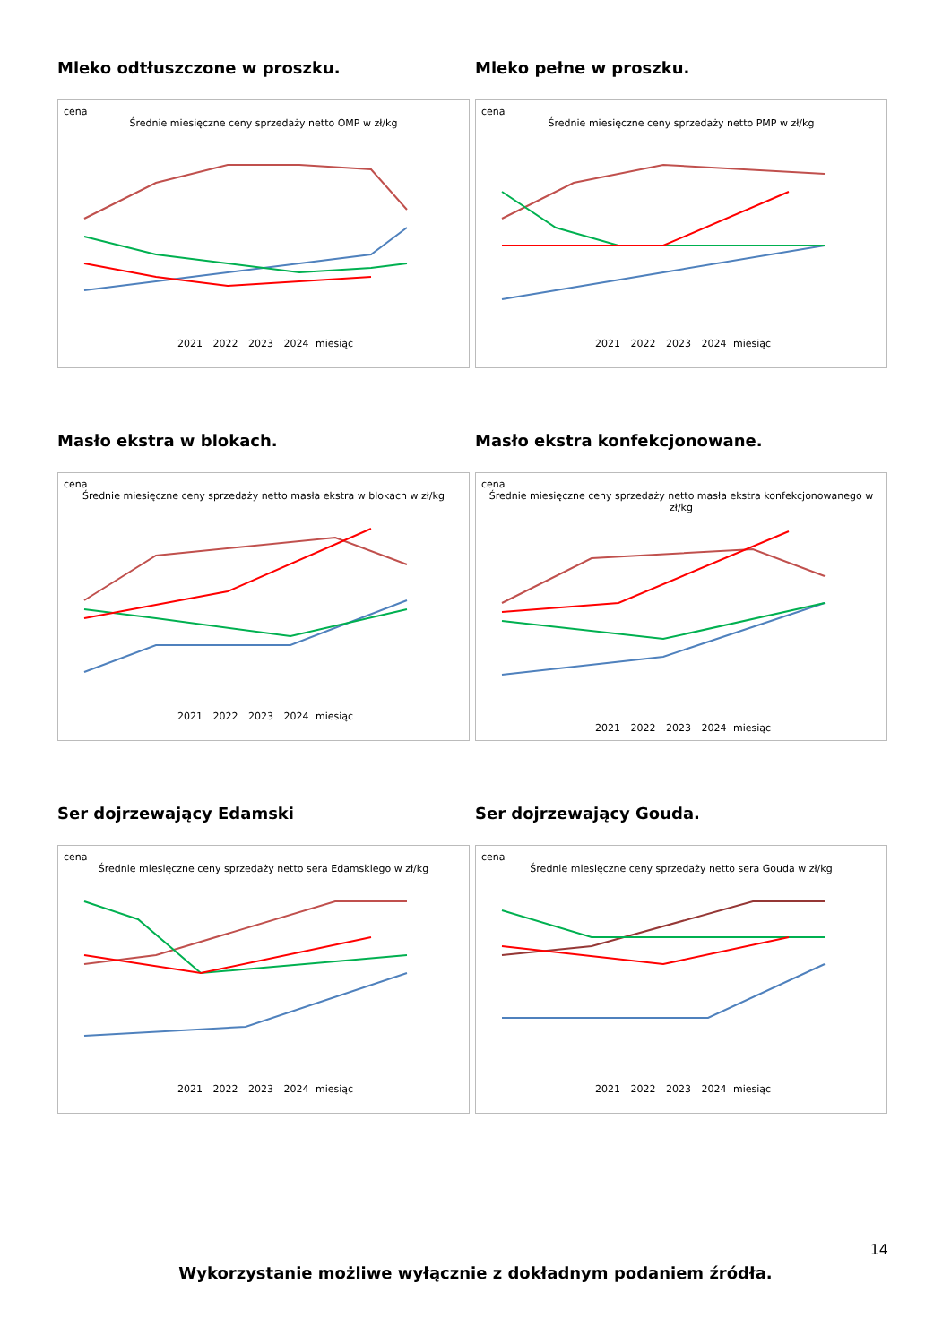Mleko odtłuszczone w proszku.
cena
Średnie miesięczne ceny sprzedaży netto OMP w zł/kg
2021 2022 2023 2024 miesiąc
Mleko pełne w proszku.
cena
Średnie miesięczne ceny sprzedaży netto PMP w zł/kg
2021 2022 2023 2024 miesiąc
Masło ekstra w blokach.
cena
Średnie miesięczne ceny sprzedaży netto masła ekstra w blokach w zł/kg
2021 2022 2023 2024 miesiąc
Masło ekstra konfekcjonowane.
cena
Średnie miesięczne ceny sprzedaży netto masła ekstra konfekcjonowanego w zł/kg
2021 2022 2023 2024 miesiąc
Ser dojrzewający Edamski
cena
Średnie miesięczne ceny sprzedaży netto sera Edamskiego w zł/kg
2021 2022 2023 2024 miesiąc
Ser dojrzewający Gouda.
cena
Średnie miesięczne ceny sprzedaży netto sera Gouda w zł/kg
2021 2022 2023 2024 miesiąc
14
Wykorzystanie możliwe wyłącznie z dokładnym podaniem źródła.